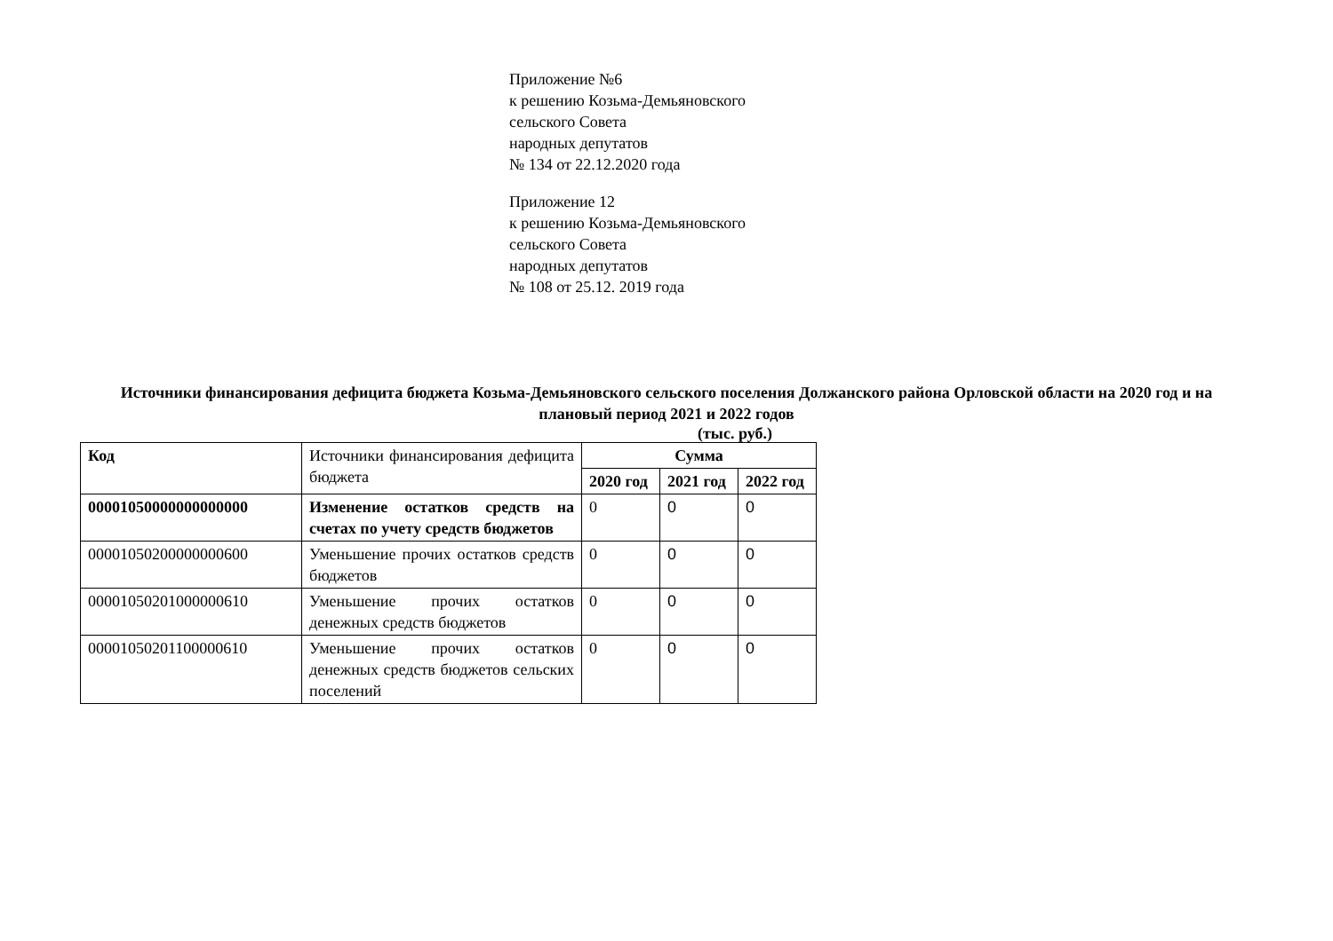Приложение №6
к решению Козьма-Демьяновского
сельского Совета
народных депутатов
№ 134 от 22.12.2020 года
Приложение 12
к решению Козьма-Демьяновского
сельского Совета
народных депутатов
№ 108 от 25.12. 2019 года
Источники финансирования дефицита бюджета Козьма-Демьяновского сельского поселения Должанского района Орловской области на 2020 год и на плановый период 2021 и 2022 годов
(тыс. руб.)
| Код | Источники финансирования дефицита бюджета | Сумма | | |
| | | 2020 год | 2021 год | 2022 год |
| 00001050000000000000 | Изменение остатков средств на счетах по учету средств бюджетов | 0 | 0 | 0 |
| 00001050200000000600 | Уменьшение прочих остатков средств бюджетов | 0 | 0 | 0 |
| 00001050201000000610 | Уменьшение прочих остатков денежных средств бюджетов | 0 | 0 | 0 |
| 00001050201100000610 | Уменьшение прочих остатков денежных средств бюджетов сельских поселений | 0 | 0 | 0 |